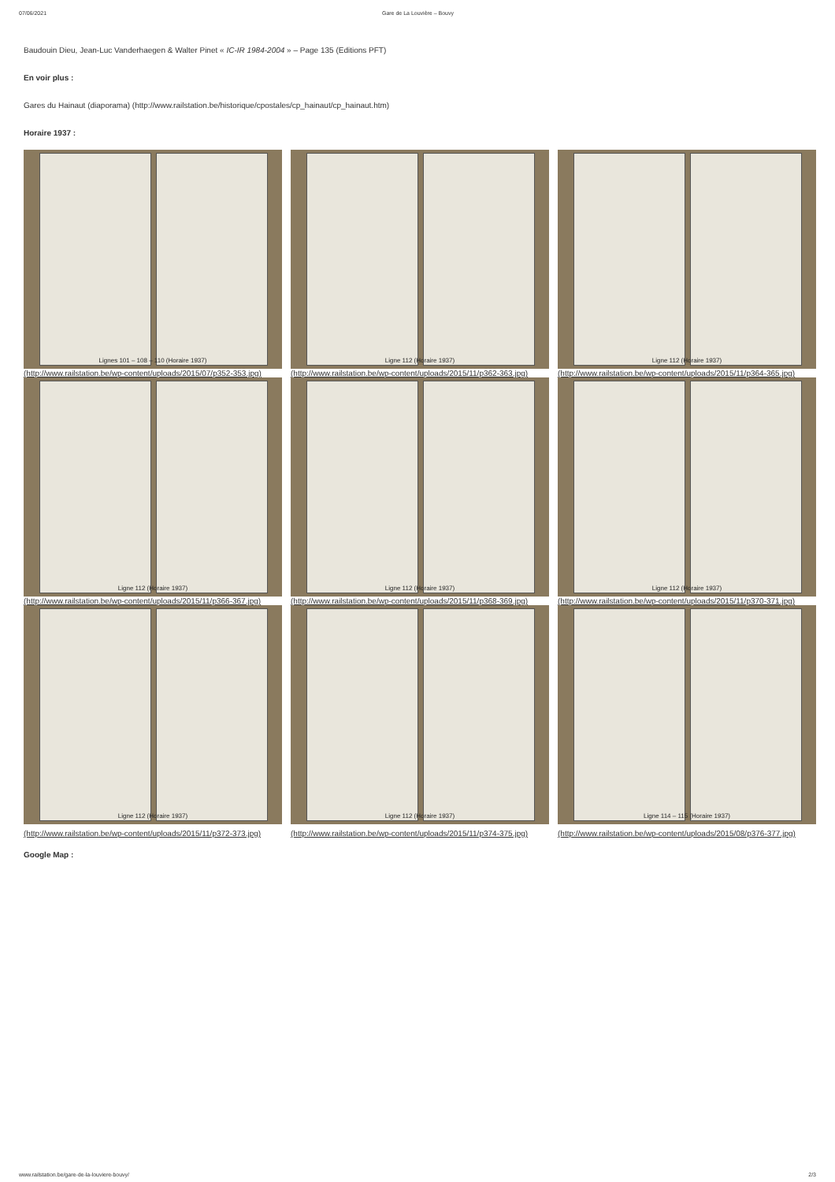07/06/2021 Gare de La Louvière – Bouvy
Baudouin Dieu, Jean-Luc Vanderhaegen & Walter Pinet « IC-IR 1984-2004 » – Page 135 (Editions PFT)
En voir plus :
Gares du Hainaut (diaporama) (http://www.railstation.be/historique/cpostales/cp_hainaut/cp_hainaut.htm)
Horaire 1937 :
Lignes 101 – 108 – 110 (Horaire 1937)
(http://www.railstation.be/wp-content/uploads/2015/07/p352-353.jpg)
Ligne 112 (Horaire 1937)
(http://www.railstation.be/wp-content/uploads/2015/11/p362-363.jpg)
Ligne 112 (Horaire 1937)
(http://www.railstation.be/wp-content/uploads/2015/11/p364-365.jpg)
Ligne 112 (Horaire 1937)
(http://www.railstation.be/wp-content/uploads/2015/11/p366-367.jpg)
Ligne 112 (Horaire 1937)
(http://www.railstation.be/wp-content/uploads/2015/11/p368-369.jpg)
Ligne 112 (Horaire 1937)
(http://www.railstation.be/wp-content/uploads/2015/11/p370-371.jpg)
Ligne 112 (Horaire 1937)
(http://www.railstation.be/wp-content/uploads/2015/11/p372-373.jpg)
Ligne 112 (Horaire 1937)
(http://www.railstation.be/wp-content/uploads/2015/11/p374-375.jpg)
Ligne 114 – 115 (Horaire 1937)
(http://www.railstation.be/wp-content/uploads/2015/08/p376-377.jpg)
Google Map :
www.railstation.be/gare-de-la-louviere-bouvy/ 2/3